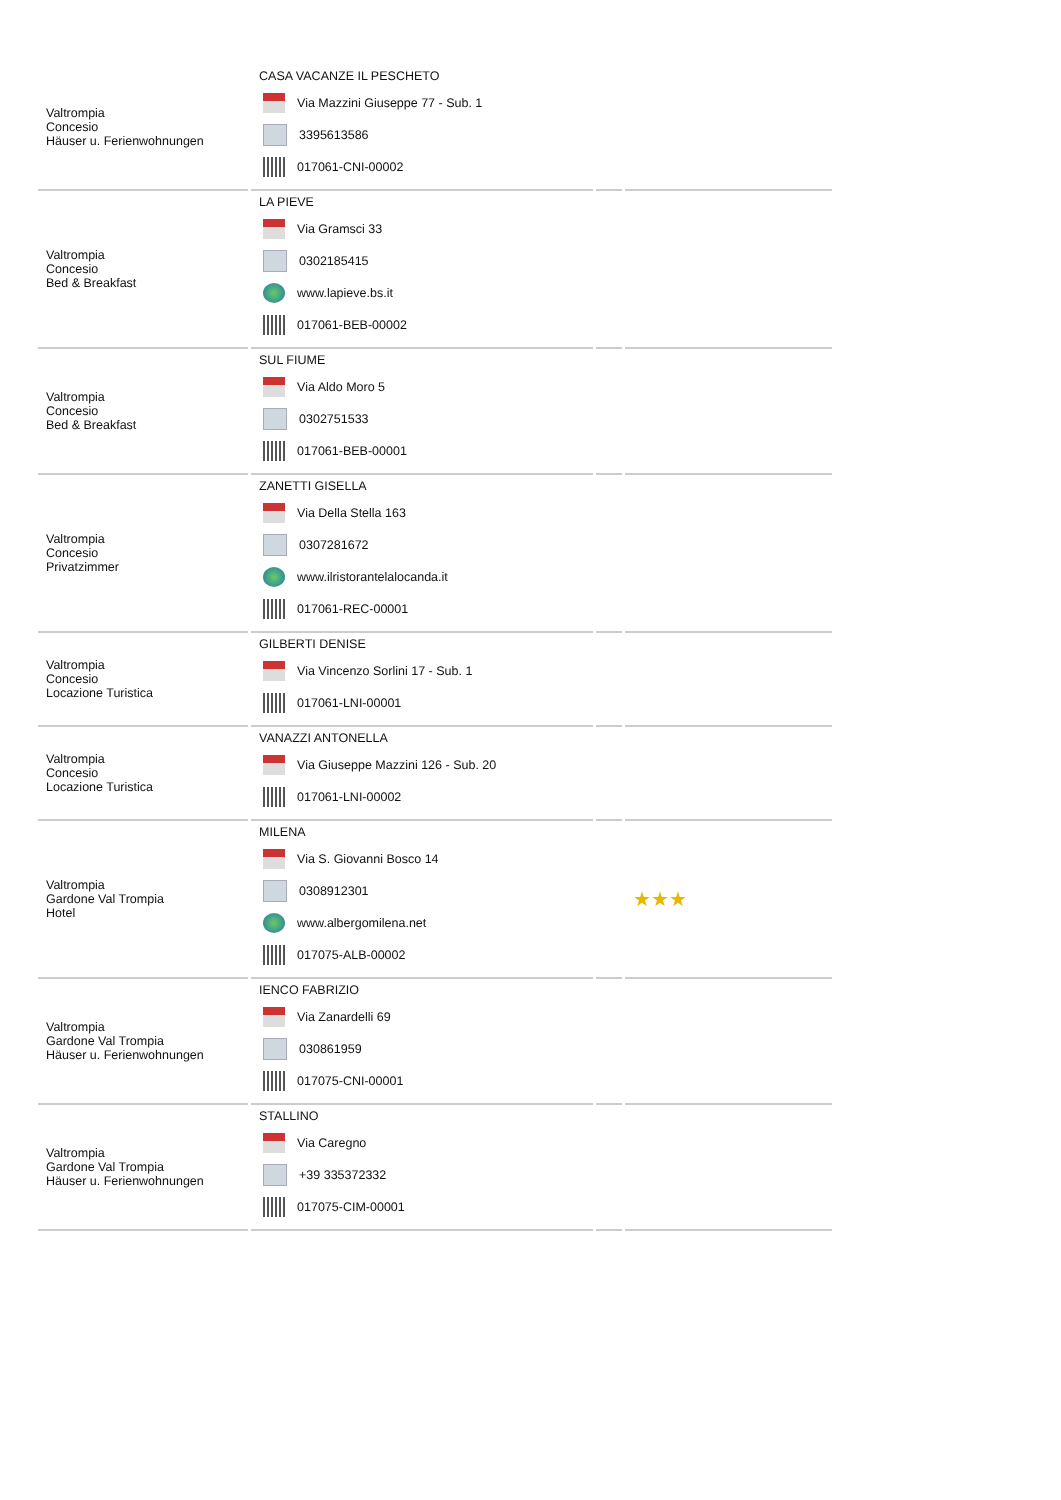| Valtrompia Concesio Häuser u. Ferienwohnungen | CASA VACANZE IL PESCHETO Via Mazzini Giuseppe 77 - Sub. 1 3395613586 017061-CNI-00002 | | |
| Valtrompia Concesio Bed & Breakfast | LA PIEVE Via Gramsci 33 0302185415 www.lapieve.bs.it 017061-BEB-00002 | | |
| Valtrompia Concesio Bed & Breakfast | SUL FIUME Via Aldo Moro 5 0302751533 017061-BEB-00001 | | |
| Valtrompia Concesio Privatzimmer | ZANETTI GISELLA Via Della Stella 163 0307281672 www.ilristorantelalocanda.it 017061-REC-00001 | | |
| Valtrompia Concesio Locazione Turistica | GILBERTI DENISE Via Vincenzo Sorlini 17 - Sub. 1 017061-LNI-00001 | | |
| Valtrompia Concesio Locazione Turistica | VANAZZI ANTONELLA Via Giuseppe Mazzini 126 - Sub. 20 017061-LNI-00002 | | |
| Valtrompia Gardone Val Trompia Hotel | MILENA Via S. Giovanni Bosco 14 0308912301 www.albergomilena.net 017075-ALB-00002 | | ★★★ |
| Valtrompia Gardone Val Trompia Häuser u. Ferienwohnungen | IENCO FABRIZIO Via Zanardelli 69 030861959 017075-CNI-00001 | | |
| Valtrompia Gardone Val Trompia Häuser u. Ferienwohnungen | STALLINO Via Caregno +39 335372332 017075-CIM-00001 | | |